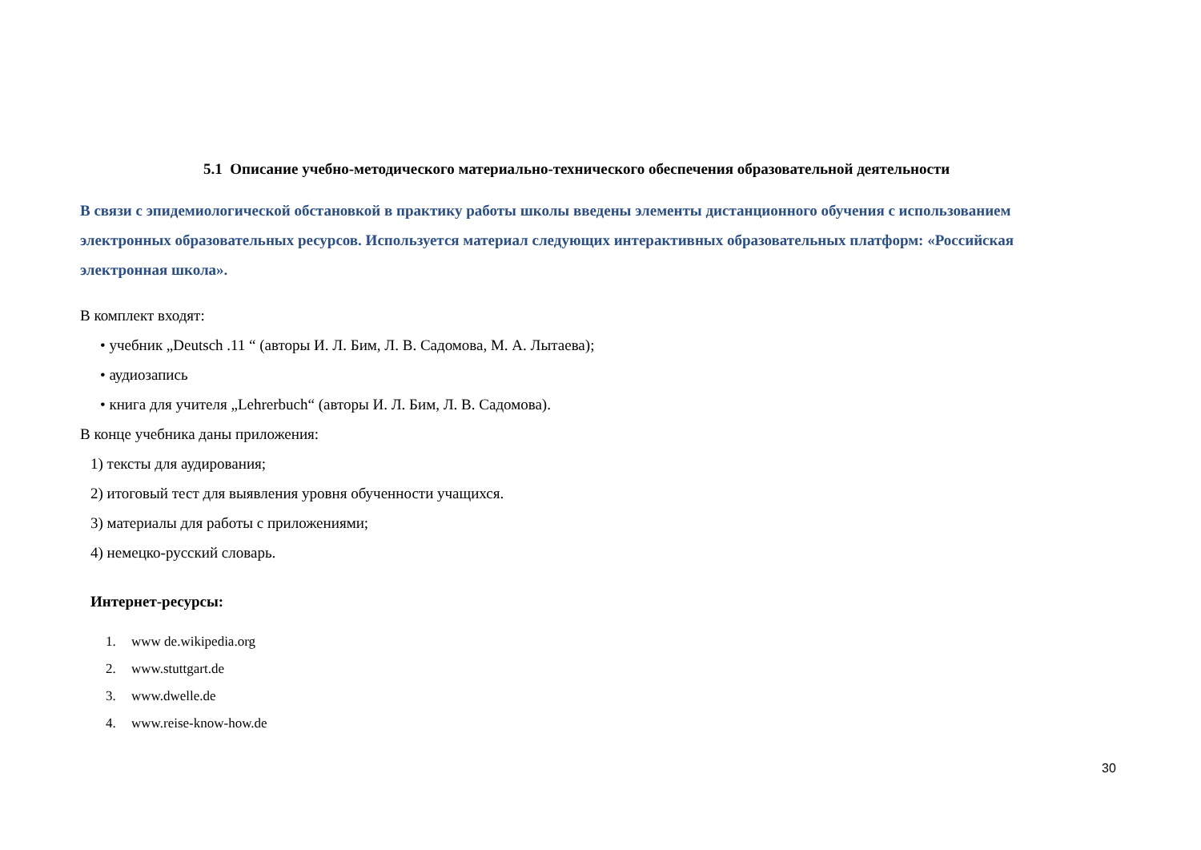5.1 Описание учебно-методического материально-технического обеспечения образовательной деятельности
В связи с эпидемиологической обстановкой в практику работы школы введены элементы дистанционного обучения с использованием электронных образовательных ресурсов. Используется материал следующих интерактивных образовательных платформ: «Российская электронная школа».
В комплект входят:
• учебник „Deutsch .11 “ (авторы И. Л. Бим, Л. В. Садомова, М. А. Лытаева);
• аудиозапись
• книга для учителя „Lehrerbuch“ (авторы И. Л. Бим, Л. В. Садомова).
В конце учебника даны приложения:
1) тексты для аудирования;
2) итоговый тест для выявления уровня обученности учащихся.
3) материалы для работы с приложениями;
4) немецко-русский словарь.
Интернет-ресурсы:
1. www de.wikipedia.org
2. www.stuttgart.de
3. www.dwelle.de
4. www.reise-know-how.de
30